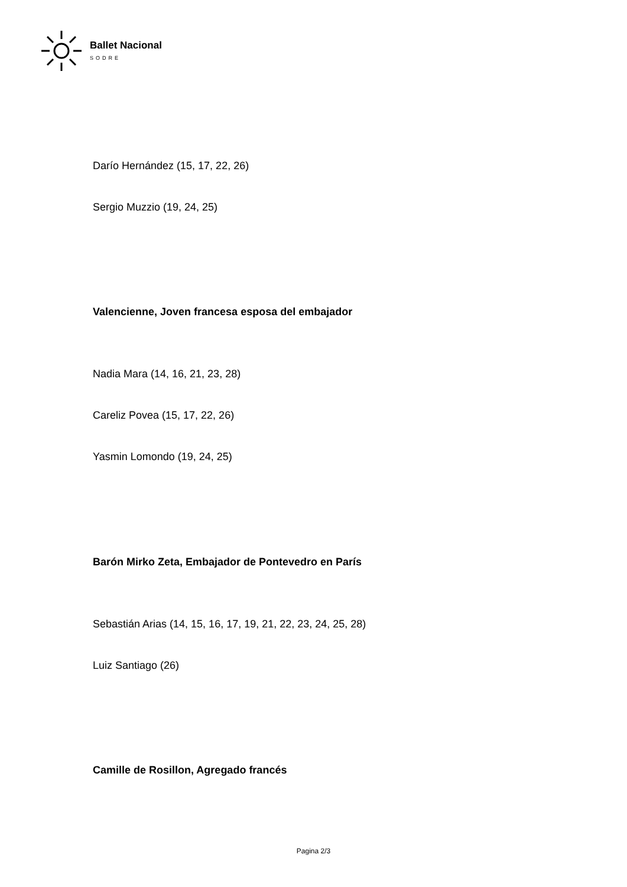Ballet Nacional
SODRE
Darío Hernández (15, 17, 22, 26)
Sergio Muzzio (19, 24, 25)
Valencienne, Joven francesa esposa del embajador
Nadia Mara (14, 16, 21, 23, 28)
Careliz Povea (15, 17, 22, 26)
Yasmin Lomondo (19, 24, 25)
Barón Mirko Zeta, Embajador de Pontevedro en París
Sebastián Arias (14, 15, 16, 17, 19, 21, 22, 23, 24, 25, 28)
Luiz Santiago (26)
Camille de Rosillon, Agregado francés
Pagina 2/3